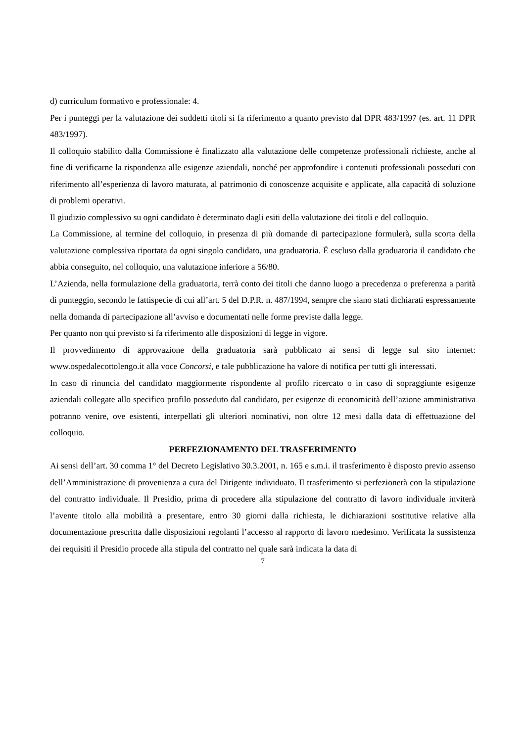d) curriculum formativo e professionale: 4.
Per i punteggi per la valutazione dei suddetti titoli si fa riferimento a quanto previsto dal DPR 483/1997 (es. art. 11 DPR 483/1997).
Il colloquio stabilito dalla Commissione è finalizzato alla valutazione delle competenze professionali richieste, anche al fine di verificarne la rispondenza alle esigenze aziendali, nonché per approfondire i contenuti professionali posseduti con riferimento all’esperienza di lavoro maturata, al patrimonio di conoscenze acquisite e applicate, alla capacità di soluzione di problemi operativi.
Il giudizio complessivo su ogni candidato è determinato dagli esiti della valutazione dei titoli e del colloquio.
La Commissione, al termine del colloquio, in presenza di più domande di partecipazione formulerà, sulla scorta della valutazione complessiva riportata da ogni singolo candidato, una graduatoria. È escluso dalla graduatoria il candidato che abbia conseguito, nel colloquio, una valutazione inferiore a 56/80.
L’Azienda, nella formulazione della graduatoria, terrà conto dei titoli che danno luogo a precedenza o preferenza a parità di punteggio, secondo le fattispecie di cui all’art. 5 del D.P.R. n. 487/1994, sempre che siano stati dichiarati espressamente nella domanda di partecipazione all’avviso e documentati nelle forme previste dalla legge.
Per quanto non qui previsto si fa riferimento alle disposizioni di legge in vigore.
Il provvedimento di approvazione della graduatoria sarà pubblicato ai sensi di legge sul sito internet: www.ospedalecottolengo.it alla voce Concorsi, e tale pubblicazione ha valore di notifica per tutti gli interessati.
In caso di rinuncia del candidato maggiormente rispondente al profilo ricercato o in caso di sopraggiunte esigenze aziendali collegate allo specifico profilo posseduto dal candidato, per esigenze di economicità dell’azione amministrativa potranno venire, ove esistenti, interpellati gli ulteriori nominativi, non oltre 12 mesi dalla data di effettuazione del colloquio.
PERFEZIONAMENTO DEL TRASFERIMENTO
Ai sensi dell’art. 30 comma 1° del Decreto Legislativo 30.3.2001, n. 165 e s.m.i. il trasferimento è disposto previo assenso dell’Amministrazione di provenienza a cura del Dirigente individuato. Il trasferimento si perfezionerà con la stipulazione del contratto individuale. Il Presidio, prima di procedere alla stipulazione del contratto di lavoro individuale inviterà l’avente titolo alla mobilità a presentare, entro 30 giorni dalla richiesta, le dichiarazioni sostitutive relative alla documentazione prescritta dalle disposizioni regolanti l’accesso al rapporto di lavoro medesimo. Verificata la sussistenza dei requisiti il Presidio procede alla stipula del contratto nel quale sarà indicata la data di
7